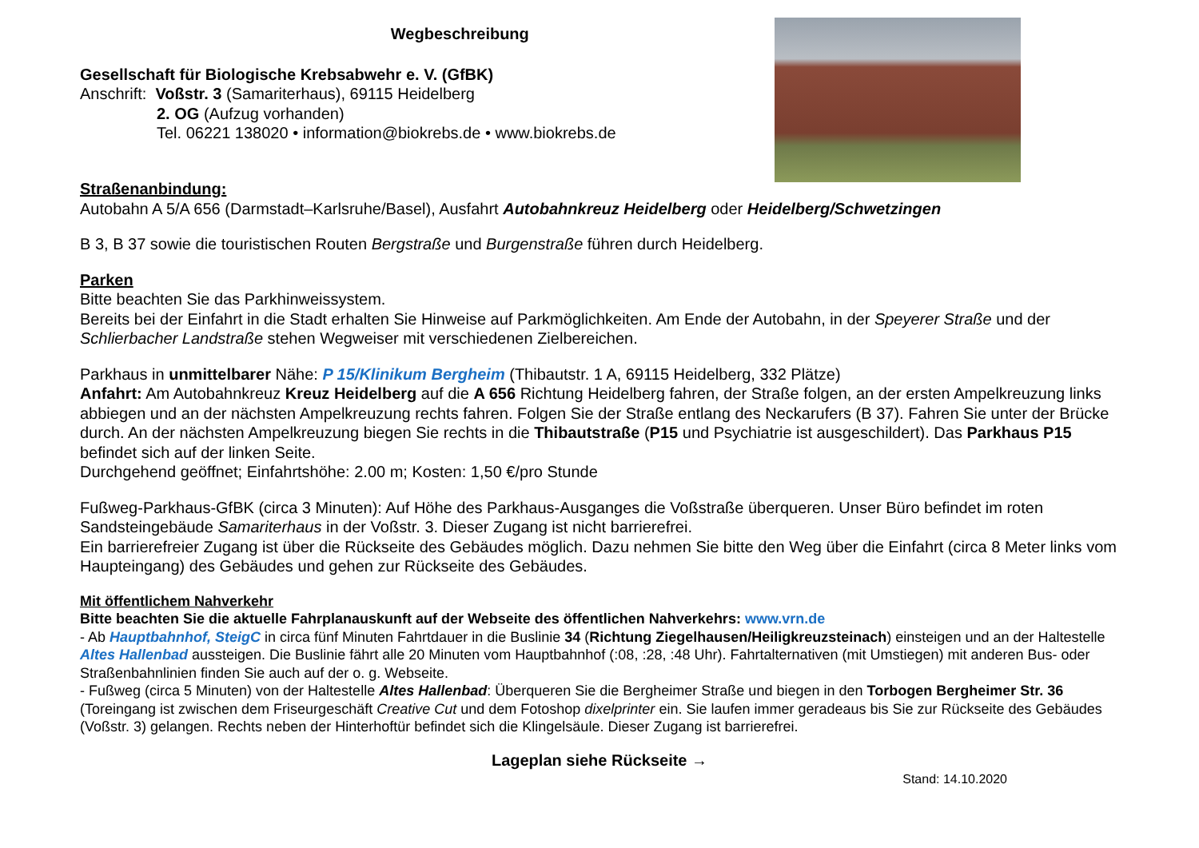Wegbeschreibung
Gesellschaft für Biologische Krebsabwehr e. V. (GfBK)
Anschrift: Voßstr. 3 (Samariterhaus), 69115 Heidelberg
2. OG (Aufzug vorhanden)
Tel. 06221 138020 • information@biokrebs.de • www.biokrebs.de
Straßenanbindung:
Autobahn A 5/A 656 (Darmstadt–Karlsruhe/Basel), Ausfahrt Autobahnkreuz Heidelberg oder Heidelberg/Schwetzingen
B 3, B 37 sowie die touristischen Routen Bergstraße und Burgenstraße führen durch Heidelberg.
Parken
Bitte beachten Sie das Parkhinweissystem.
Bereits bei der Einfahrt in die Stadt erhalten Sie Hinweise auf Parkmöglichkeiten. Am Ende der Autobahn, in der Speyerer Straße und der Schlierbacher Landstraße stehen Wegweiser mit verschiedenen Zielbereichen.
Parkhaus in unmittelbarer Nähe: P 15/Klinikum Bergheim (Thibautstr. 1 A, 69115 Heidelberg, 332 Plätze)
Anfahrt: Am Autobahnkreuz Kreuz Heidelberg auf die A 656 Richtung Heidelberg fahren, der Straße folgen, an der ersten Ampelkreuzung links abbiegen und an der nächsten Ampelkreuzung rechts fahren. Folgen Sie der Straße entlang des Neckarufers (B 37). Fahren Sie unter der Brücke durch. An der nächsten Ampelkreuzung biegen Sie rechts in die Thibautstraße (P15 und Psychiatrie ist ausgeschildert). Das Parkhaus P15 befindet sich auf der linken Seite.
Durchgehend geöffnet; Einfahrtshöhe: 2.00 m; Kosten: 1,50 €/pro Stunde
Fußweg-Parkhaus-GfBK (circa 3 Minuten): Auf Höhe des Parkhaus-Ausganges die Voßstraße überqueren. Unser Büro befindet im roten Sandsteingebäude Samariterhaus in der Voßstr. 3. Dieser Zugang ist nicht barrierefrei.
Ein barrierefreier Zugang ist über die Rückseite des Gebäudes möglich. Dazu nehmen Sie bitte den Weg über die Einfahrt (circa 8 Meter links vom Haupteingang) des Gebäudes und gehen zur Rückseite des Gebäudes.
Mit öffentlichem Nahverkehr
Bitte beachten Sie die aktuelle Fahrplanauskunft auf der Webseite des öffentlichen Nahverkehrs: www.vrn.de
- Ab Hauptbahnhof, SteigC in circa fünf Minuten Fahrtdauer in die Buslinie 34 (Richtung Ziegelhausen/Heiligkreuzsteinach) einsteigen und an der Haltestelle Altes Hallenbad aussteigen. Die Buslinie fährt alle 20 Minuten vom Hauptbahnhof (:08, :28, :48 Uhr). Fahrtalternativen (mit Umstiegen) mit anderen Bus- oder Straßenbahnlinien finden Sie auch auf der o. g. Webseite.
- Fußweg (circa 5 Minuten) von der Haltestelle Altes Hallenbad: Überqueren Sie die Bergheimer Straße und biegen in den Torbogen Bergheimer Str. 36 (Toreingang ist zwischen dem Friseurgeschäft Creative Cut und dem Fotoshop dixelprinter ein. Sie laufen immer geradeaus bis Sie zur Rückseite des Gebäudes (Voßstr. 3) gelangen. Rechts neben der Hinterhoftür befindet sich die Klingelsäule. Dieser Zugang ist barrierefrei.
Lageplan siehe Rückseite →
Stand: 14.10.2020